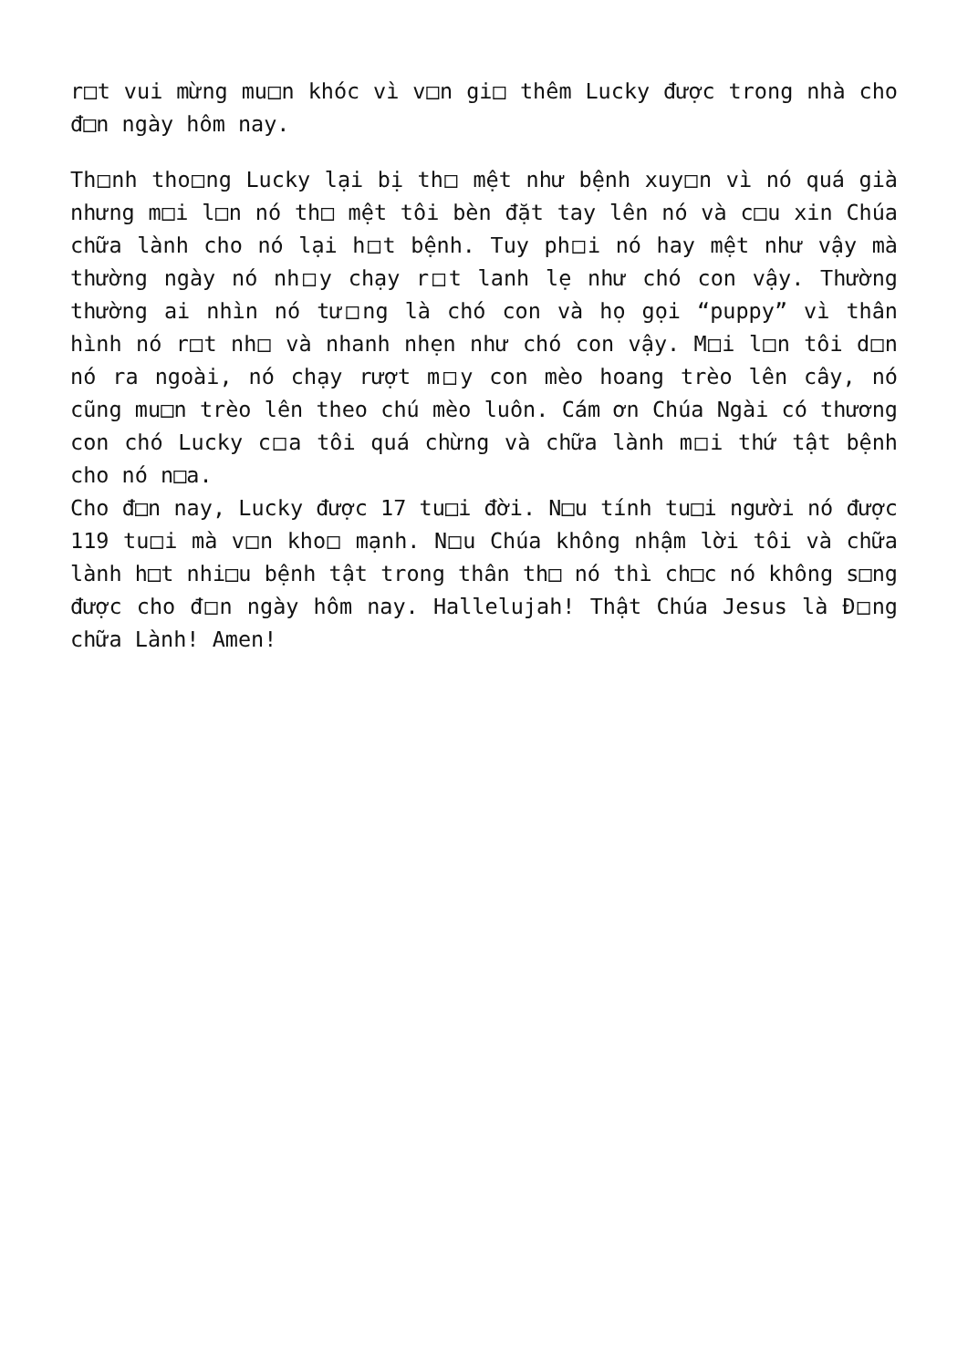r□t vui mừng mu□n khóc vì v□n gi□ thêm Lucky được trong nhà cho đ□n ngày hôm nay.
Th□nh tho□ng Lucky lại bị th□ mệt như bệnh xuy□n vì nó quá già nhưng m□i l□n nó th□ mệt tôi bèn đặt tay lên nó và c□u xin Chúa chữa lành cho nó lại h□t bệnh. Tuy ph□i nó hay mệt như vậy mà thường ngày nó nh□y chạy r□t lanh lẹ như chó con vậy. Thường thường ai nhìn nó tư□ng là chó con và họ gọi “puppy” vì thân hình nó r□t nh□ và nhanh nhẹn như chó con vậy. M□i l□n tôi d□n nó ra ngoài, nó chạy rượt m□y con mèo hoang trèo lên cây, nó cũng mu□n trèo lên theo chú mèo luôn. Cám ơn Chúa Ngài có thương con chó Lucky c□a tôi quá chừng và chữa lành m□i thứ tật bệnh cho nó n□a.
Cho đ□n nay, Lucky được 17 tu□i đời. N□u tính tu□i người nó được 119 tu□i mà v□n kho□ mạnh. N□u Chúa không nhậm lời tôi và chữa lành h□t nhi□u bệnh tật trong thân th□ nó thì ch□c nó không s□ng được cho đ□n ngày hôm nay. Hallelujah! Thật Chúa Jesus là Đ□ng chữa Lành! Amen!